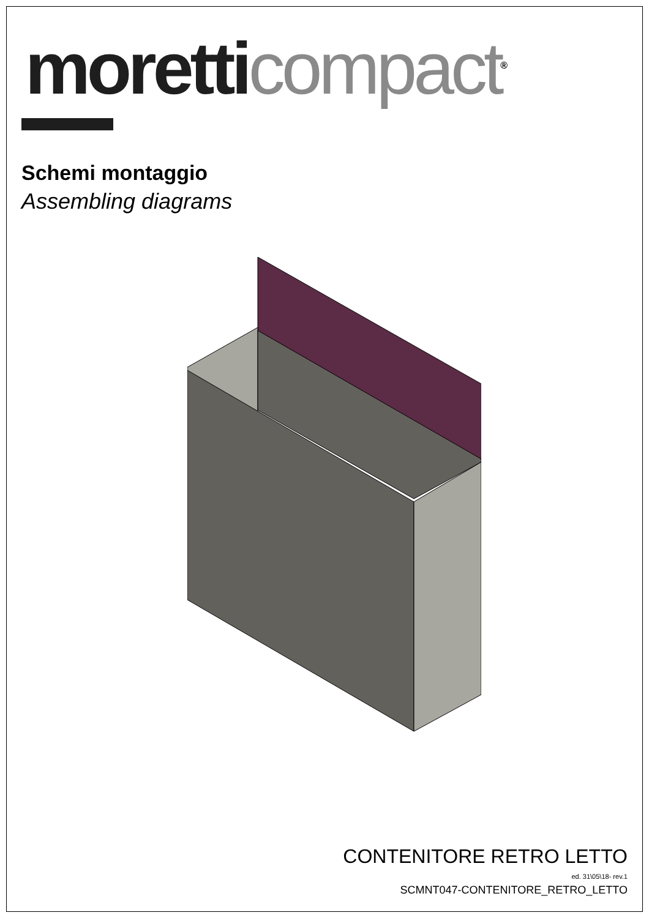moretti compact<sup>®</sup>
Schemi montaggio
Assembling diagrams
CONTENITORE RETRO LETTO
ed. 31\05\18- rev.1
SCMNT047-CONTENITORE_RETRO_LETTO